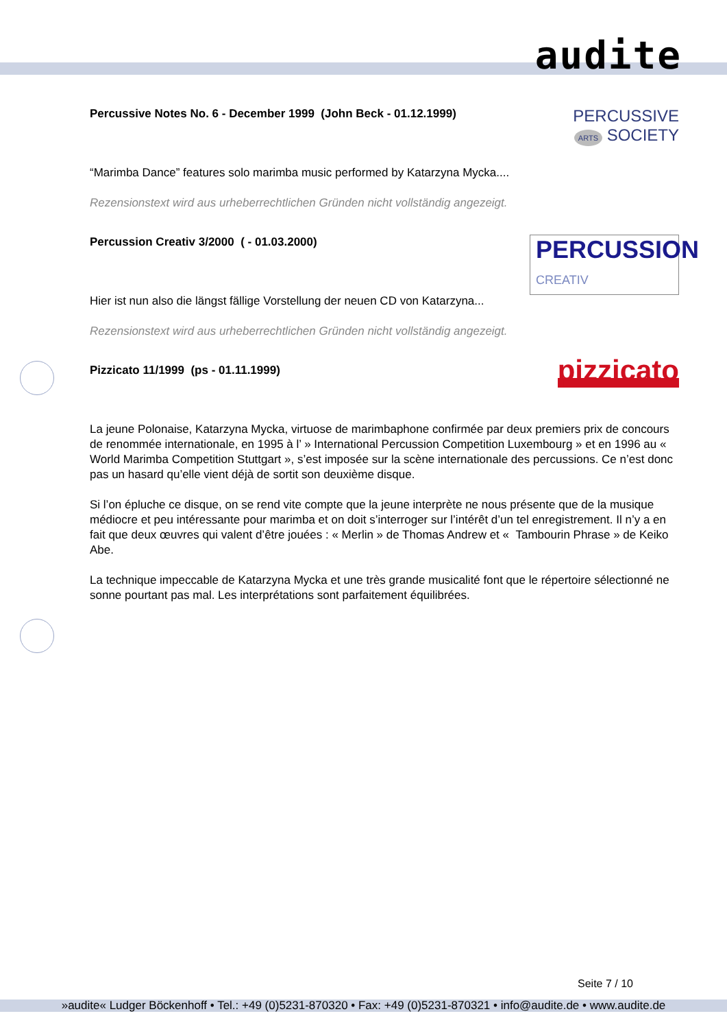audite
Percussive Notes No. 6 - December 1999 (John Beck - 01.12.1999)
PERCUSSIVE
ARTS SOCIETY
“Marimba Dance” features solo marimba music performed by Katarzyna Mycka....
Rezensionstext wird aus urheberrechtlichen Gründen nicht vollständig angezeigt.
Percussion Creativ 3/2000 ( - 01.03.2000)
PERCUSSION
CREATIV
Hier ist nun also die längst fällige Vorstellung der neuen CD von Katarzyna...
Rezensionstext wird aus urheberrechtlichen Gründen nicht vollständig angezeigt.
Pizzicato 11/1999 (ps - 01.11.1999)
pizzicato
La jeune Polonaise, Katarzyna Mycka, virtuose de marimbaphone confirmée par deux premiers prix de concours de renommée internationale, en 1995 à l’ » International Percussion Competition Luxembourg » et en 1996 au « World Marimba Competition Stuttgart », s’est imposée sur la scène internationale des percussions. Ce n’est donc pas un hasard qu’elle vient déjà de sortit son deuxième disque.
Si l’on épluche ce disque, on se rend vite compte que la jeune interprète ne nous présente que de la musique médiocre et peu intéressante pour marimba et on doit s’interroger sur l’intérêt d’un tel enregistrement. Il n’y a en fait que deux œuvres qui valent d’être jouées : « Merlin » de Thomas Andrew et « Tambourin Phrase » de Keiko Abe.
La technique impeccable de Katarzyna Mycka et une très grande musicalité font que le répertoire sélectionné ne sonne pourtant pas mal. Les interprétations sont parfaitement équilibrées.
Seite 7 / 10
»audite« Ludger Böckenhoff • Tel.: +49 (0)5231-870320 • Fax: +49 (0)5231-870321 • info@audite.de • www.audite.de